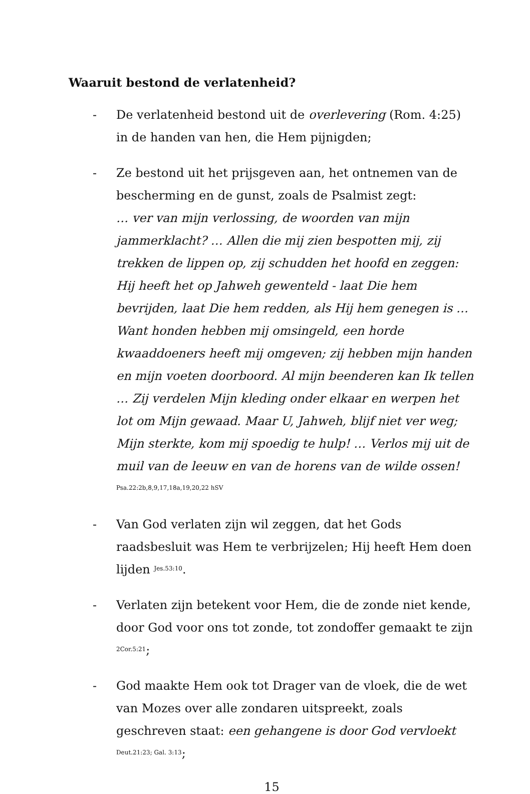Waaruit bestond de verlatenheid?
- De verlatenheid bestond uit de overlevering (Rom. 4:25) in de handen van hen, die Hem pijnigden;
- Ze bestond uit het prijsgeven aan, het ontnemen van de bescherming en de gunst, zoals de Psalmist zegt:
… ver van mijn verlossing, de woorden van mijn jammerklacht? … Allen die mij zien bespotten mij, zij trekken de lippen op, zij schudden het hoofd en zeggen: Hij heeft het op Jahweh gewenteld - laat Die hem bevrijden, laat Die hem redden, als Hij hem genegen is … Want honden hebben mij omsingeld, een horde kwaaddoeners heeft mij omgeven; zij hebben mijn handen en mijn voeten doorboord. Al mijn beenderen kan Ik tellen … Zij verdelen Mijn kleding onder elkaar en werpen het lot om Mijn gewaad. Maar U, Jahweh, blijf niet ver weg; Mijn sterkte, kom mij spoedig te hulp! … Verlos mij uit de muil van de leeuw en van de horens van de wilde ossen! <sup>Psa.22:2b,8,9,17,18a,19,20,22 hSV</sup>
- Van God verlaten zijn wil zeggen, dat het Gods raadsbesluit was Hem te verbrijzelen; Hij heeft Hem doen lijden <sup>Jes.53:10</sup>.
- Verlaten zijn betekent voor Hem, die de zonde niet kende, door God voor ons tot zonde, tot zondoffer gemaakt te zijn <sup>2Cor.5:21</sup>;
- God maakte Hem ook tot Drager van de vloek, die de wet van Mozes over alle zondaren uitspreekt, zoals geschreven staat: een gehangene is door God vervloekt <sup>Deut.21:23; Gal. 3:13</sup>;
15